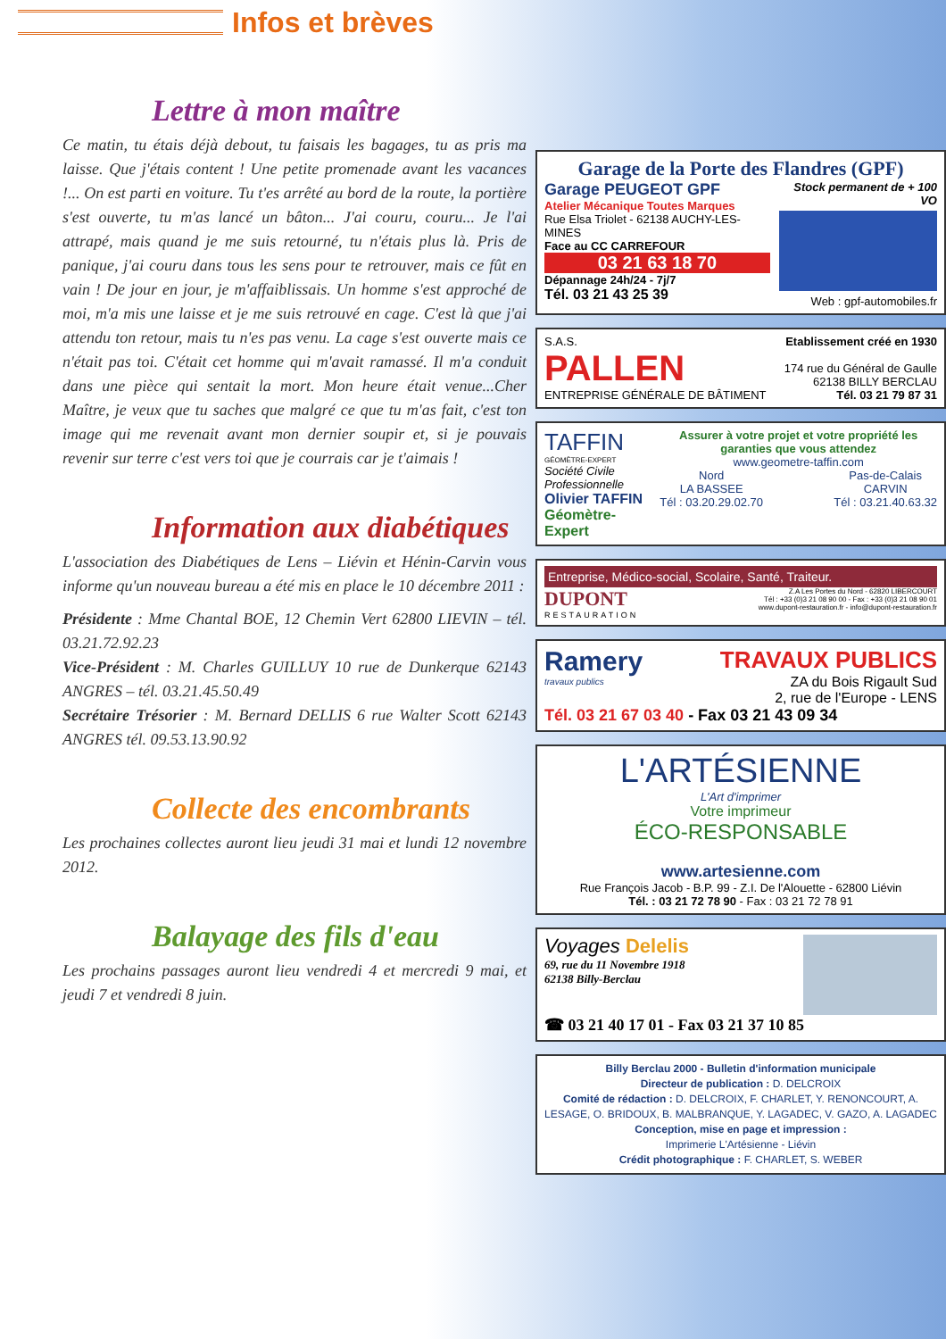Infos et brèves
Lettre à mon maître
Ce matin, tu étais déjà debout, tu faisais les bagages, tu as pris ma laisse. Que j'étais content ! Une petite promenade avant les vacances !... On est parti en voiture. Tu t'es arrêté au bord de la route, la portière s'est ouverte, tu m'as lancé un bâton... J'ai couru, couru... Je l'ai attrapé, mais quand je me suis retourné, tu n'étais plus là. Pris de panique, j'ai couru dans tous les sens pour te retrouver, mais ce fût en vain ! De jour en jour, je m'affaiblissais. Un homme s'est approché de moi, m'a mis une laisse et je me suis retrouvé en cage. C'est là que j'ai attendu ton retour, mais tu n'es pas venu. La cage s'est ouverte mais ce n'était pas toi. C'était cet homme qui m'avait ramassé. Il m'a conduit dans une pièce qui sentait la mort. Mon heure était venue...Cher Maître, je veux que tu saches que malgré ce que tu m'as fait, c'est ton image qui me revenait avant mon dernier soupir et, si je pouvais revenir sur terre c'est vers toi que je courrais car je t'aimais !
Information aux diabétiques
L'association des Diabétiques de Lens – Liévin et Hénin-Carvin vous informe qu'un nouveau bureau a été mis en place le 10 décembre 2011 :
Présidente : Mme Chantal BOE, 12 Chemin Vert 62800 LIEVIN – tél. 03.21.72.92.23
Vice-Président : M. Charles GUILLUY 10 rue de Dunkerque 62143 ANGRES – tél. 03.21.45.50.49
Secrétaire Trésorier : M. Bernard DELLIS 6 rue Walter Scott 62143 ANGRES tél. 09.53.13.90.92
Collecte des encombrants
Les prochaines collectes auront lieu jeudi 31 mai et lundi 12 novembre 2012.
Balayage des fils d'eau
Les prochains passages auront lieu vendredi 4 et mercredi 9 mai, et jeudi 7 et vendredi 8 juin.
Garage de la Porte des Flandres (GPF)
Garage PEUGEOT GPF
Atelier Mécanique Toutes Marques
Rue Elsa Triolet - 62138 AUCHY-LES-MINES
Face au CC CARREFOUR
03 21 63 18 70
Dépannage 24h/24 - 7j/7
Tél. 03 21 43 25 39
Stock permanent de + 100 VO
Web : gpf-automobiles.fr
S.A.S.
PALLEN
ENTREPRISE GÉNÉRALE DE BÂTIMENT
Etablissement créé en 1930
174 rue du Général de Gaulle
62138 BILLY BERCLAU
Tél. 03 21 79 87 31
TAFFIN
GÉOMÈTRE-EXPERT
Société Civile Professionnelle
Olivier TAFFIN
Géomètre-Expert
Assurer à votre projet et votre propriété les garanties que vous attendez
www.geometre-taffin.com
Nord
LA BASSEE
Tél : 03.20.29.02.70
Pas-de-Calais
CARVIN
Tél : 03.21.40.63.32
Entreprise, Médico-social, Scolaire, Santé, Traiteur.
DUPONT
RESTAURATION
Z.A Les Portes du Nord - 62820 LIBERCOURT
Tél : +33 (0)3 21 08 90 00 - Fax : +33 (0)3 21 08 90 01
www.dupont-restauration.fr - info@dupont-restauration.fr
Ramery
travaux publics
TRAVAUX PUBLICS
ZA du Bois Rigault Sud
2, rue de l'Europe - LENS
Tél. 03 21 67 03 40 - Fax 03 21 43 09 34
L'ARTÉSIENNE
L'Art d'imprimer
Votre imprimeur
ÉCO-RESPONSABLE
www.artesienne.com
Rue François Jacob - B.P. 99 - Z.I. De l'Alouette - 62800 Liévin
Tél. : 03 21 72 78 90 - Fax : 03 21 72 78 91
Voyages Delelis
69, rue du 11 Novembre 1918
62138 Billy-Berclau
☎ 03 21 40 17 01 - Fax 03 21 37 10 85
Billy Berclau 2000 - Bulletin d'information municipale
Directeur de publication : D. DELCROIX
Comité de rédaction : D. DELCROIX, F. CHARLET, Y. RENONCOURT, A. LESAGE, O. BRIDOUX, B. MALBRANQUE, Y. LAGADEC, V. GAZO, A. LAGADEC
Conception, mise en page et impression :
Imprimerie L'Artésienne - Liévin
Crédit photographique : F. CHARLET, S. WEBER